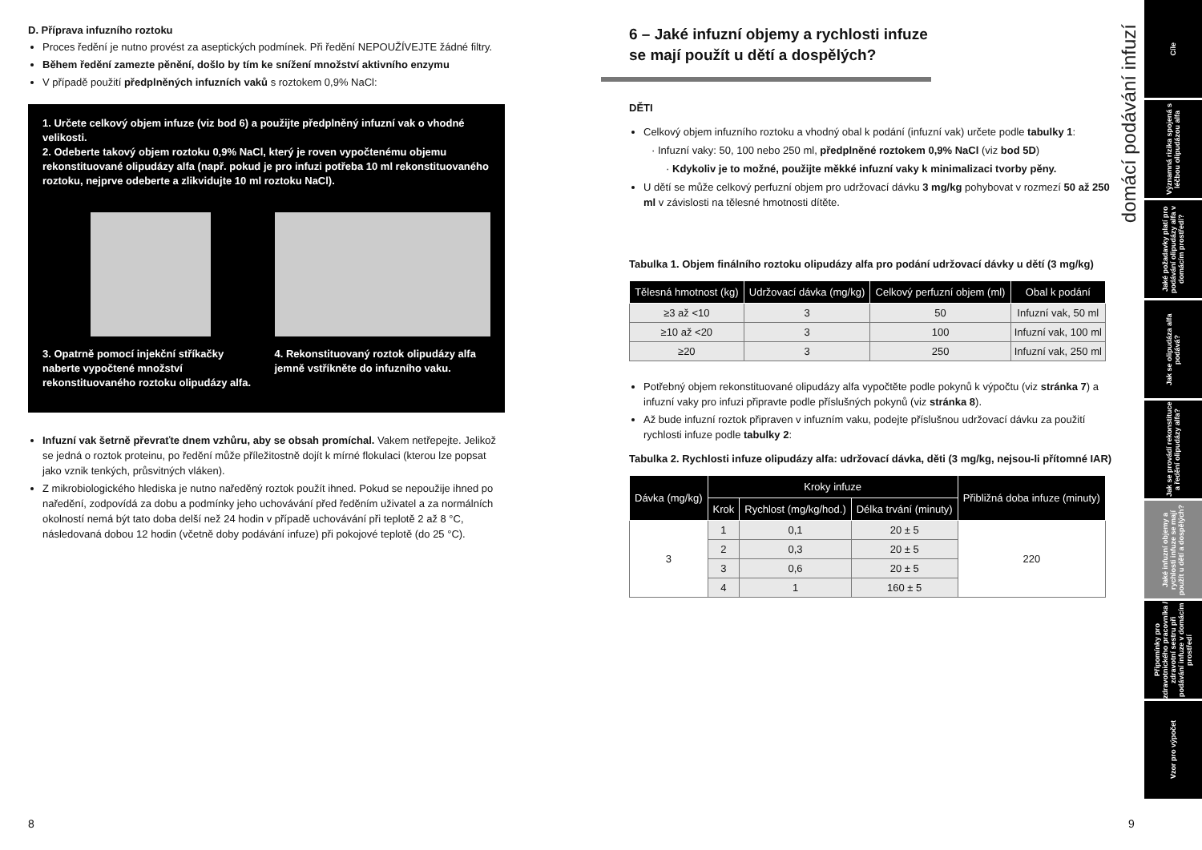D. Příprava infuzního roztoku
Proces ředění je nutno provést za aseptických podmínek. Při ředění NEPOUŽÍVEJTE žádné filtry.
Během ředění zamezte pěnění, došlo by tím ke snížení množství aktivního enzymu
V případě použití předplněných infuzních vaků s roztokem 0,9% NaCl:
1. Určete celkový objem infuze (viz bod 6) a použijte předplněný infuzní vak o vhodné velikosti.
2. Odeberte takový objem roztoku 0,9% NaCl, který je roven vypočtenému objemu rekonstituované olipudázy alfa (např. pokud je pro infuzi potřeba 10 ml rekonstituovaného roztoku, nejprve odeberte a zlikvidujte 10 ml roztoku NaCl).
3. Opatrně pomocí injekční stříkačky naberte vypočtené množství rekonstituovaného roztoku olipudázy alfa.
4. Rekonstituovaný roztok olipudázy alfa jemně vstříkněte do infuzního vaku.
Infuzní vak šetrně převraťte dnem vzhůru, aby se obsah promíchal. Vakem netřepejte. Jelikož se jedná o roztok proteinu, po ředění může příležitostně dojít k mírné flokulaci (kterou lze popsat jako vznik tenkých, průsvitných vláken).
Z mikrobiologického hlediska je nutno naředěný roztok použít ihned. Pokud se nepoužije ihned po naředění, zodpovídá za dobu a podmínky jeho uchovávání před ředěním uživatel a za normálních okolností nemá být tato doba delší než 24 hodin v případě uchovávání při teplotě 2 až 8 °C, následovaná dobou 12 hodin (včetně doby podávání infuze) při pokojové teplotě (do 25 °C).
8
6 – Jaké infuzní objemy a rychlosti infuze
se mají použít u dětí a dospělých?
DĚTI
Celkový objem infuzního roztoku a vhodný obal k podání (infuzní vak) určete podle tabulky 1:
Infuzní vaky: 50, 100 nebo 250 ml, předplněné roztokem 0,9% NaCl (viz bod 5D)
Kdykoliv je to možné, použijte měkké infuzní vaky k minimalizaci tvorby pěny.
U dětí se může celkový perfuzní objem pro udržovací dávku 3 mg/kg pohybovat v rozmezí 50 až 250 ml v závislosti na tělesné hmotnosti dítěte.
Tabulka 1. Objem finálního roztoku olipudázy alfa pro podání udržovací dávky u dětí (3 mg/kg)
| Tělesná hmotnost (kg) | Udržovací dávka (mg/kg) | Celkový perfuzní objem (ml) | Obal k podání |
| --- | --- | --- | --- |
| ≥3 až <10 | 3 | 50 | Infuzní vak, 50 ml |
| ≥10 až <20 | 3 | 100 | Infuzní vak, 100 ml |
| ≥20 | 3 | 250 | Infuzní vak, 250 ml |
Potřebný objem rekonstituované olipudázy alfa vypočtěte podle pokynů k výpočtu (viz stránka 7) a infuzní vaky pro infuzi připravte podle příslušných pokynů (viz stránka 8).
Až bude infuzní roztok připraven v infuzním vaku, podejte příslušnou udržovací dávku za použití rychlosti infuze podle tabulky 2:
Tabulka 2. Rychlosti infuze olipudázy alfa: udržovací dávka, děti (3 mg/kg, nejsou-li přítomné IAR)
| Dávka (mg/kg) | Kroky infuze | | | Přibližná doba infuze (minuty) |
| --- | --- | --- | --- | --- |
| | Krok | Rychlost (mg/kg/hod.) | Délka trvání (minuty) | |
| 3 | 1 | 0,1 | 20 ± 5 | 220 |
| | 2 | 0,3 | 20 ± 5 | |
| | 3 | 0,6 | 20 ± 5 | |
| | 4 | 1 | 160 ± 5 | |
domácí podávání infuzí
9
Cíle
Významná rizika spojená s léčbou olipudázou alfa
Jaké požadavky platí pro podávání olipudázy alfa v domácím prostředí?
Jak se olipudáza alfa podává?
Jak se provádí rekonstituce a ředění olipudázy alfa?
Jaké infuzní objemy a rychlosti infuze se mají použít u dětí a dospělých?
Připomínky pro zdravotnického pracovníka / zdravotní sestru při podávání infuze v domácím prostředí
Vzor pro výpočet